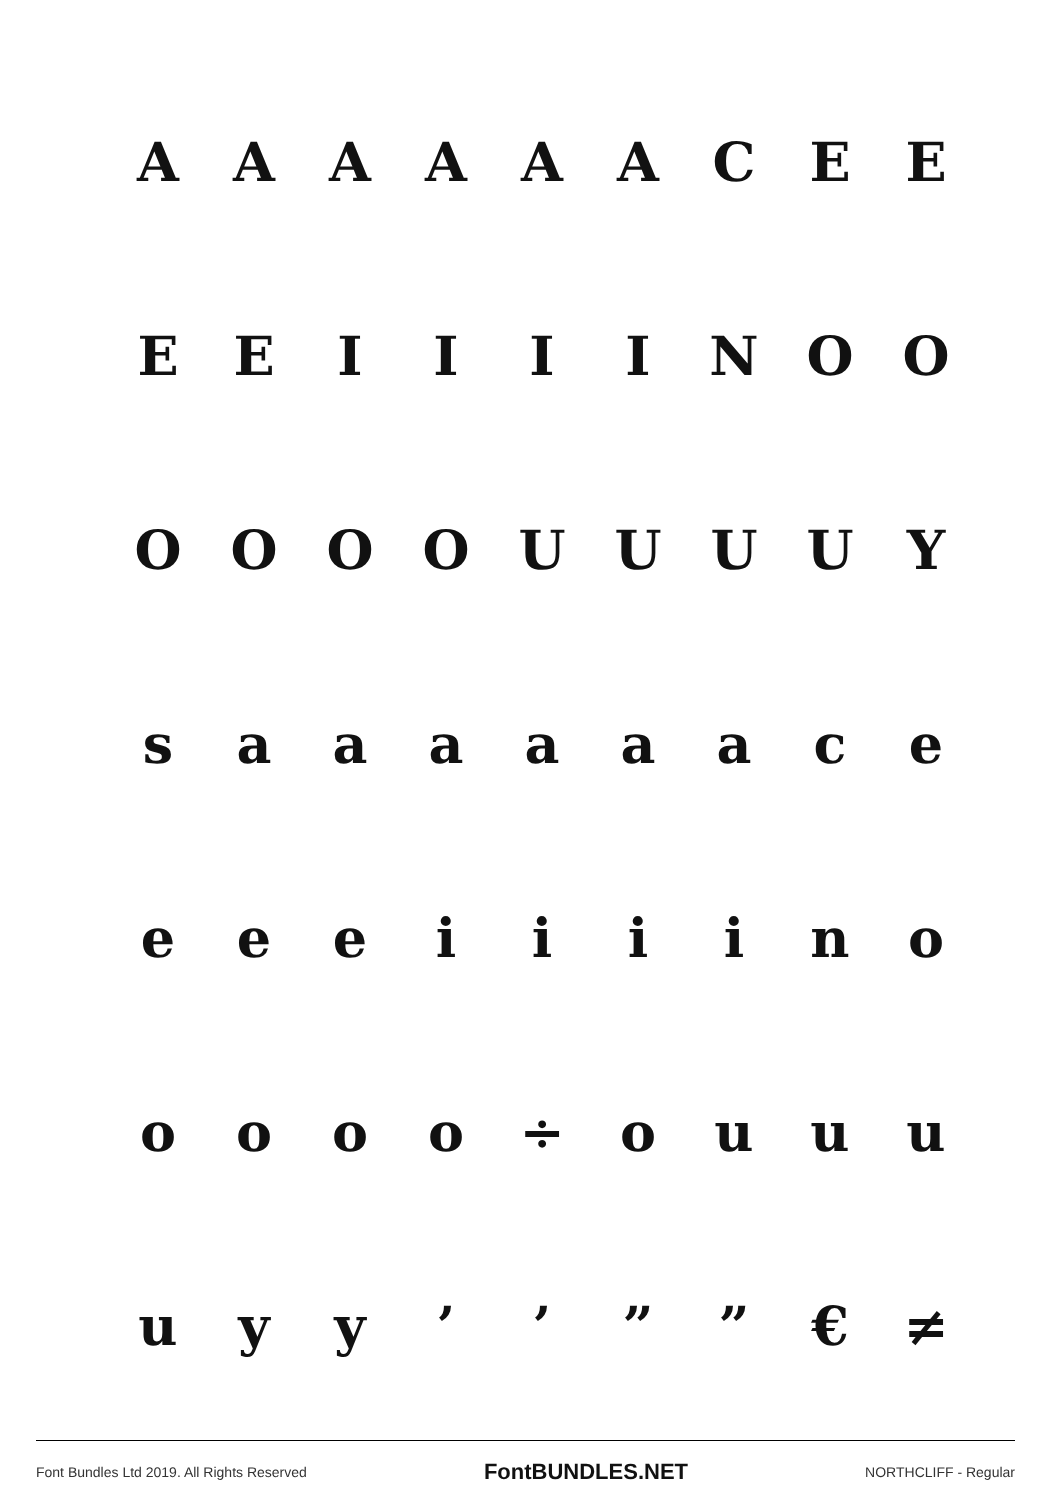AAAAAACEE
EEIIIINOO
OOOOUUUUY
saaaaaace
eeeiiiino
oooo ÷ ouuu
uyy’’”” € ≠
Font Bundles Ltd 2019. All Rights Reserved FontBUNDLES.NET NORTHCLIFF - Regular